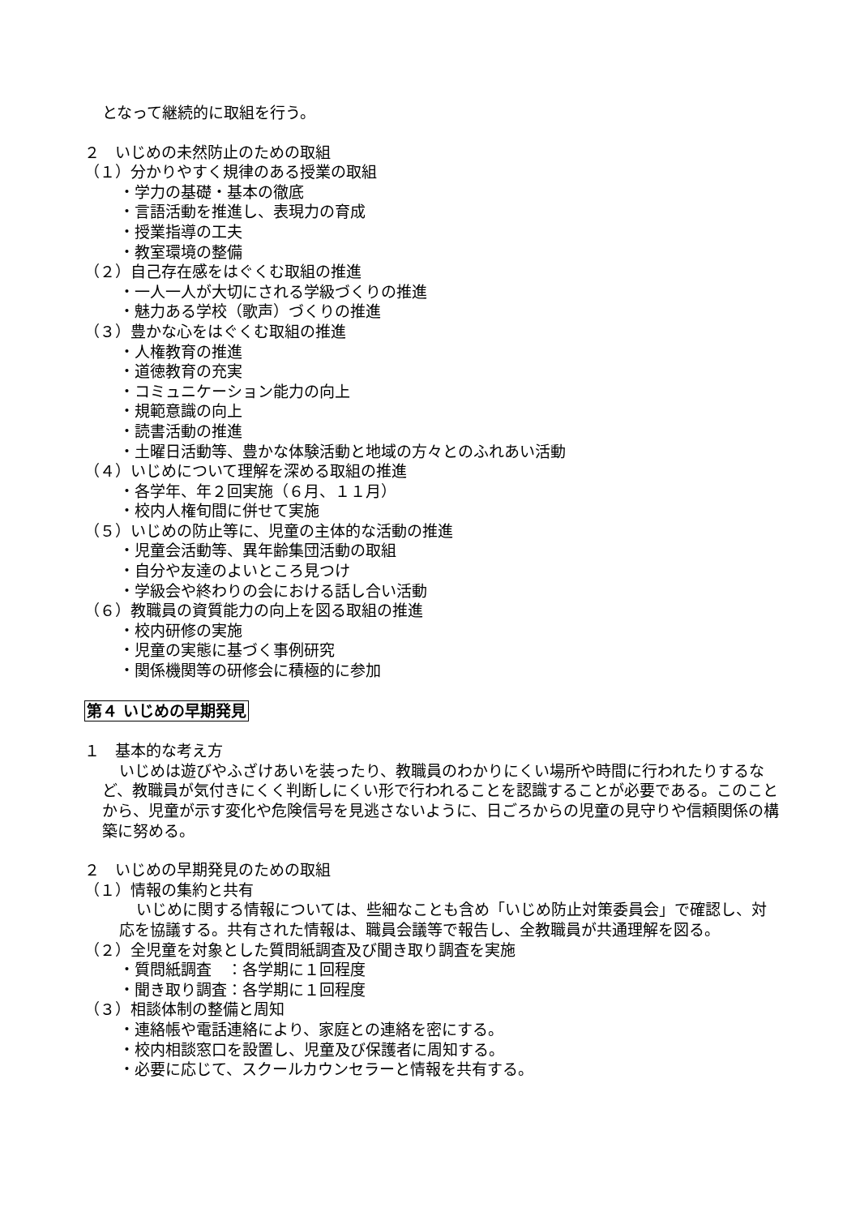となって継続的に取組を行う。
２　いじめの未然防止のための取組
（１）分かりやすく規律のある授業の取組
・学力の基礎・基本の徹底
・言語活動を推進し、表現力の育成
・授業指導の工夫
・教室環境の整備
（２）自己存在感をはぐくむ取組の推進
・一人一人が大切にされる学級づくりの推進
・魅力ある学校（歌声）づくりの推進
（３）豊かな心をはぐくむ取組の推進
・人権教育の推進
・道徳教育の充実
・コミュニケーション能力の向上
・規範意識の向上
・読書活動の推進
・土曜日活動等、豊かな体験活動と地域の方々とのふれあい活動
（４）いじめについて理解を深める取組の推進
・各学年、年２回実施（６月、１１月）
・校内人権旬間に併せて実施
（５）いじめの防止等に、児童の主体的な活動の推進
・児童会活動等、異年齢集団活動の取組
・自分や友達のよいところ見つけ
・学級会や終わりの会における話し合い活動
（６）教職員の資質能力の向上を図る取組の推進
・校内研修の実施
・児童の実態に基づく事例研究
・関係機関等の研修会に積極的に参加
第４ いじめの早期発見
１　基本的な考え方
いじめは遊びやふざけあいを装ったり、教職員のわかりにくい場所や時間に行われたりするなど、教職員が気付きにくく判断しにくい形で行われることを認識することが必要である。このことから、児童が示す変化や危険信号を見逃さないように、日ごろからの児童の見守りや信頼関係の構築に努める。
２　いじめの早期発見のための取組
（１）情報の集約と共有
いじめに関する情報については、些細なことも含め「いじめ防止対策委員会」で確認し、対応を協議する。共有された情報は、職員会議等で報告し、全教職員が共通理解を図る。
（２）全児童を対象とした質問紙調査及び聞き取り調査を実施
・質問紙調査　：各学期に１回程度
・聞き取り調査：各学期に１回程度
（３）相談体制の整備と周知
・連絡帳や電話連絡により、家庭との連絡を密にする。
・校内相談窓口を設置し、児童及び保護者に周知する。
・必要に応じて、スクールカウンセラーと情報を共有する。